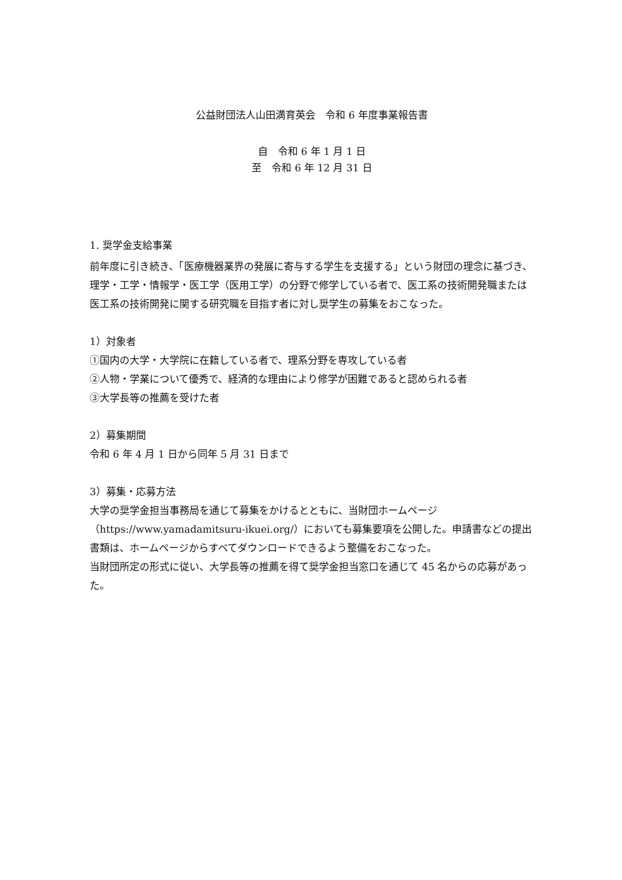公益財団法人山田満育英会　令和 6 年度事業報告書
自　令和 6 年 1 月 1 日
至　令和 6 年 12 月 31 日
1. 奨学金支給事業
前年度に引き続き、「医療機器業界の発展に寄与する学生を支援する」という財団の理念に基づき、理学・工学・情報学・医工学（医用工学）の分野で修学している者で、医工系の技術開発職または医工系の技術開発に関する研究職を目指す者に対し奨学生の募集をおこなった。
1）対象者
①国内の大学・大学院に在籍している者で、理系分野を専攻している者
②人物・学業について優秀で、経済的な理由により修学が困難であると認められる者
③大学長等の推薦を受けた者
2）募集期間
令和 6 年 4 月 1 日から同年 5 月 31 日まで
3）募集・応募方法
大学の奨学金担当事務局を通じて募集をかけるとともに、当財団ホームページ（https://www.yamadamitsuru-ikuei.org/）においても募集要項を公開した。申請書などの提出書類は、ホームページからすべてダウンロードできるよう整備をおこなった。
当財団所定の形式に従い、大学長等の推薦を得て奨学金担当窓口を通じて 45 名からの応募があった。